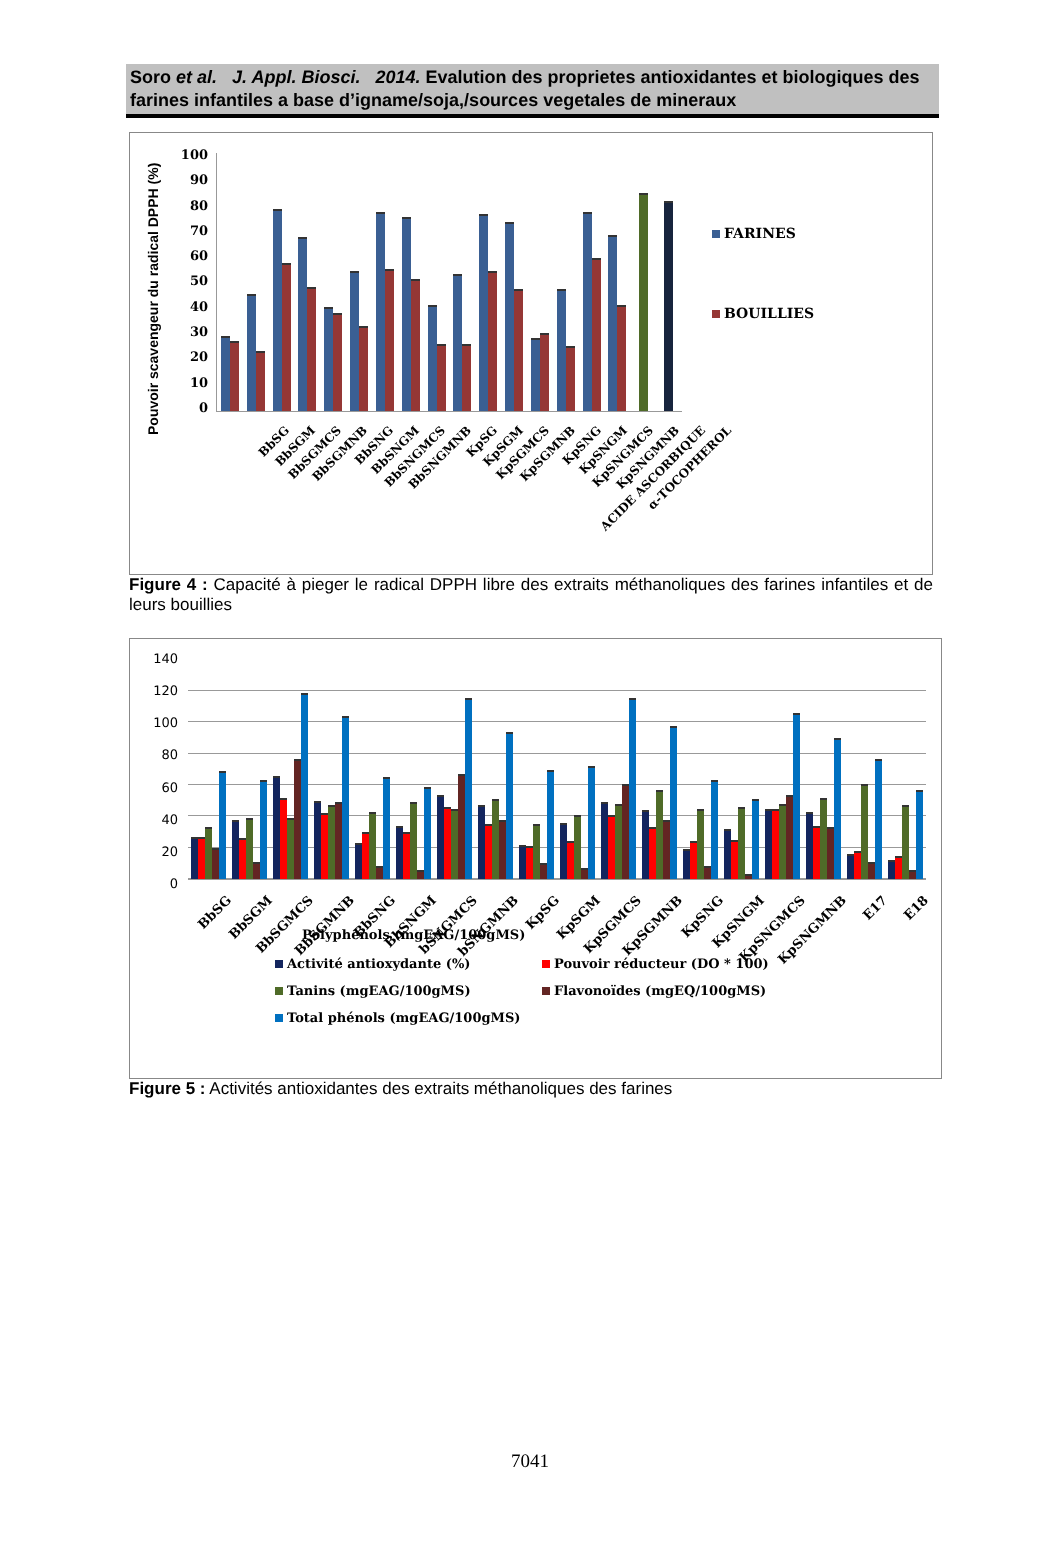Soro et al. J. Appl. Biosci. 2014. Evalution des proprietes antioxidantes et biologiques des farines infantiles a base d’igname/soja,/sources vegetales de mineraux
Pouvoir scavengeur du radical DPPH (%)
100
90
80
70
60
50
40
30
20
10
0
FARINES
BOUILLIES
BbSG
BbSGM
BbSGMCS
BbSGMNB
BbSNG
BbSNGM
BbSNGMCS
BbSNGMNB
KpSG
KpSGM
KpSGMCS
KpSGMNB
KpSNG
KpSNGM
KpSNGMCS
KpSNGMNB
ACIDE ASCORBIQUE
α-TOCOPHEROL
Figure 4 : Capacité à pieger le radical DPPH libre des extraits méthanoliques des farines infantiles et de leurs bouillies
140
120
100
80
60
40
20
0
BbSG
BbSGM
BbSGMCS
BbSGMNB
BbSNG
BbSNGM
bSNGMCS
bSNGMNB
KpSG
KpSGM
KpSGMCS
KpSGMNB
KpSNG
KpSNGM
KpSNGMCS
KpSNGMNB
E17
E18
Polyphénols (mgEAG/100gMS)
Activité antioxydante (%) Pouvoir réducteur (DO * 100)
Tanins (mgEAG/100gMS) Flavonoïdes (mgEQ/100gMS)
Total phénols (mgEAG/100gMS)
Figure 5 : Activités antioxidantes des extraits méthanoliques des farines
7041